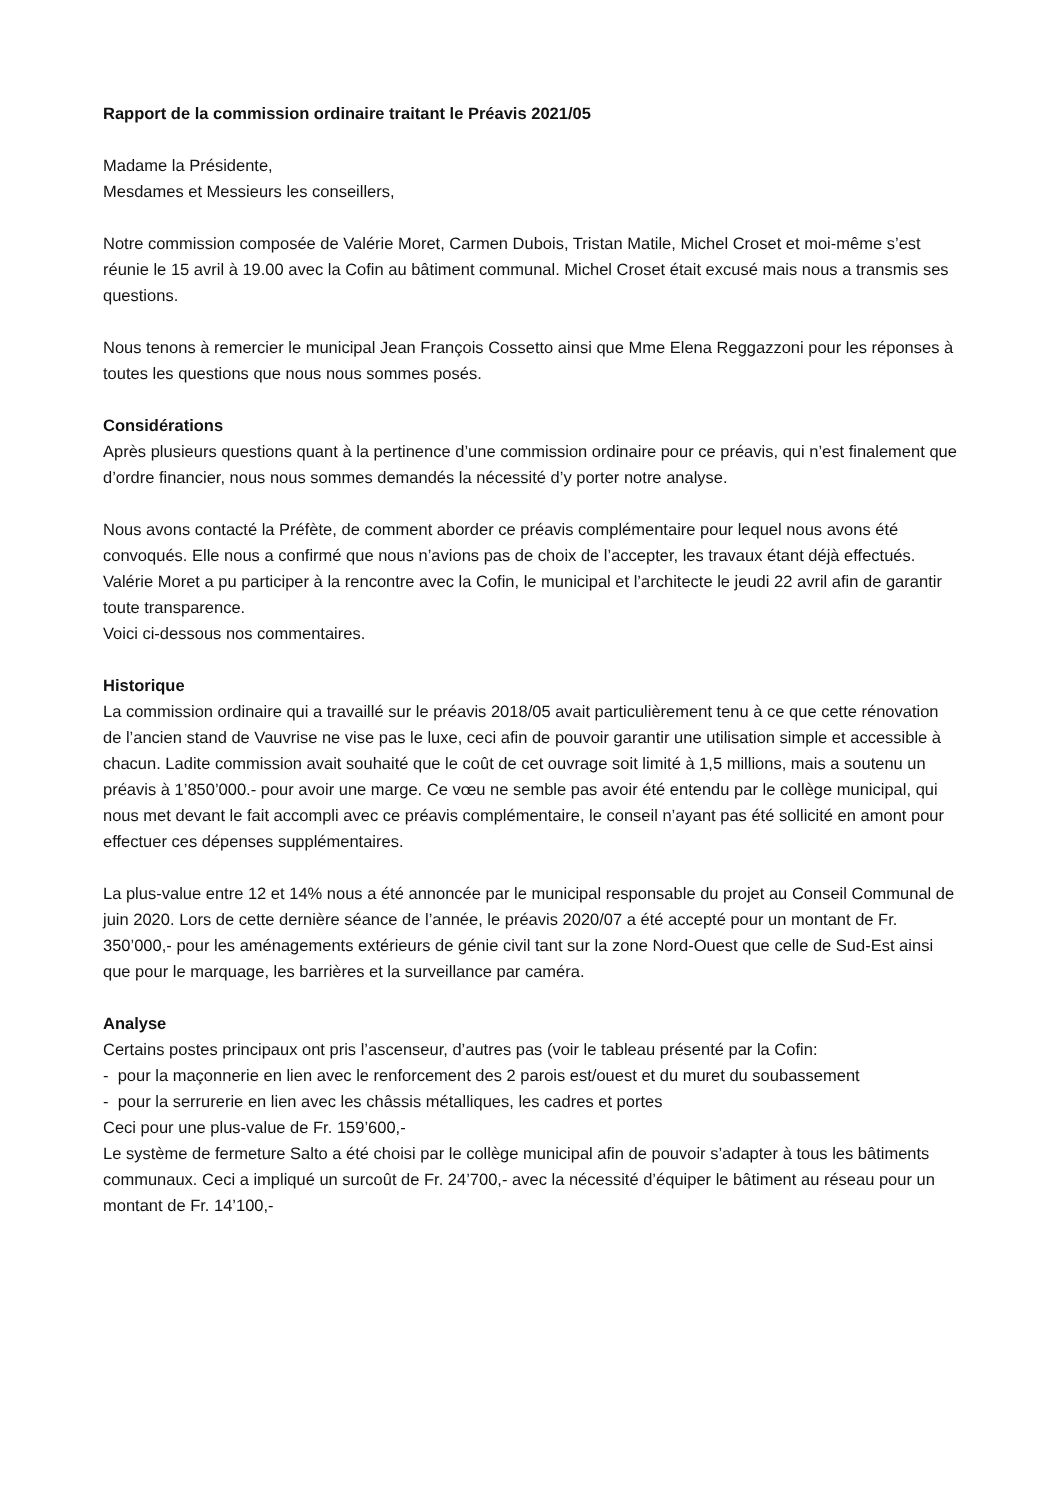Rapport de la commission ordinaire traitant le Préavis 2021/05
Madame la Présidente,
Mesdames et Messieurs les conseillers,
Notre commission composée de Valérie Moret, Carmen Dubois, Tristan Matile, Michel Croset et moi-même s’est réunie le 15 avril à 19.00 avec la Cofin au bâtiment communal. Michel Croset était excusé mais nous a transmis ses questions.
Nous tenons à remercier le municipal Jean François Cossetto ainsi que Mme Elena Reggazzoni pour les réponses à toutes les questions que nous nous sommes posés.
Considérations
Après plusieurs questions quant à la pertinence d’une commission ordinaire pour ce préavis, qui n’est finalement que d’ordre financier, nous nous sommes demandés la nécessité d’y porter notre analyse.
Nous avons contacté la Préfète, de comment aborder ce préavis complémentaire pour lequel nous avons été convoqués. Elle nous a confirmé que nous n’avions pas de choix de l’accepter, les travaux étant déjà effectués. Valérie Moret a pu participer à la rencontre avec la Cofin, le municipal et l’architecte le jeudi 22 avril afin de garantir toute transparence.
Voici ci-dessous nos commentaires.
Historique
La commission ordinaire qui a travaillé sur le préavis 2018/05 avait particulièrement tenu à ce que cette rénovation de l’ancien stand de Vauvrise ne vise pas le luxe, ceci afin de pouvoir garantir une utilisation simple et accessible à chacun. Ladite commission avait souhaité que le coût de cet ouvrage soit limité à 1,5 millions, mais a soutenu un préavis à 1’850’000.- pour avoir une marge. Ce vœu ne semble pas avoir été entendu par le collège municipal, qui nous met devant le fait accompli avec ce préavis complémentaire, le conseil n’ayant pas été sollicité en amont pour effectuer ces dépenses supplémentaires.
La plus-value entre 12 et 14% nous a été annoncée par le municipal responsable du projet au Conseil Communal de juin 2020. Lors de cette dernière séance de l’année, le préavis 2020/07 a été accepté pour un montant de Fr. 350’000,- pour les aménagements extérieurs de génie civil tant sur la zone Nord-Ouest que celle de Sud-Est ainsi que pour le marquage, les barrières et la surveillance par caméra.
Analyse
Certains postes principaux ont pris l’ascenseur, d’autres pas (voir le tableau présenté par la Cofin:
- pour la maçonnerie en lien avec le renforcement des 2 parois est/ouest et du muret du soubassement
- pour la serrurerie en lien avec les châssis métalliques, les cadres et portes
Ceci pour une plus-value de Fr. 159’600,-
Le système de fermeture Salto a été choisi par le collège municipal afin de pouvoir s’adapter à tous les bâtiments communaux. Ceci a impliqué un surcoût de Fr. 24’700,- avec la nécessité d’équiper le bâtiment au réseau pour un montant de Fr. 14’100,-